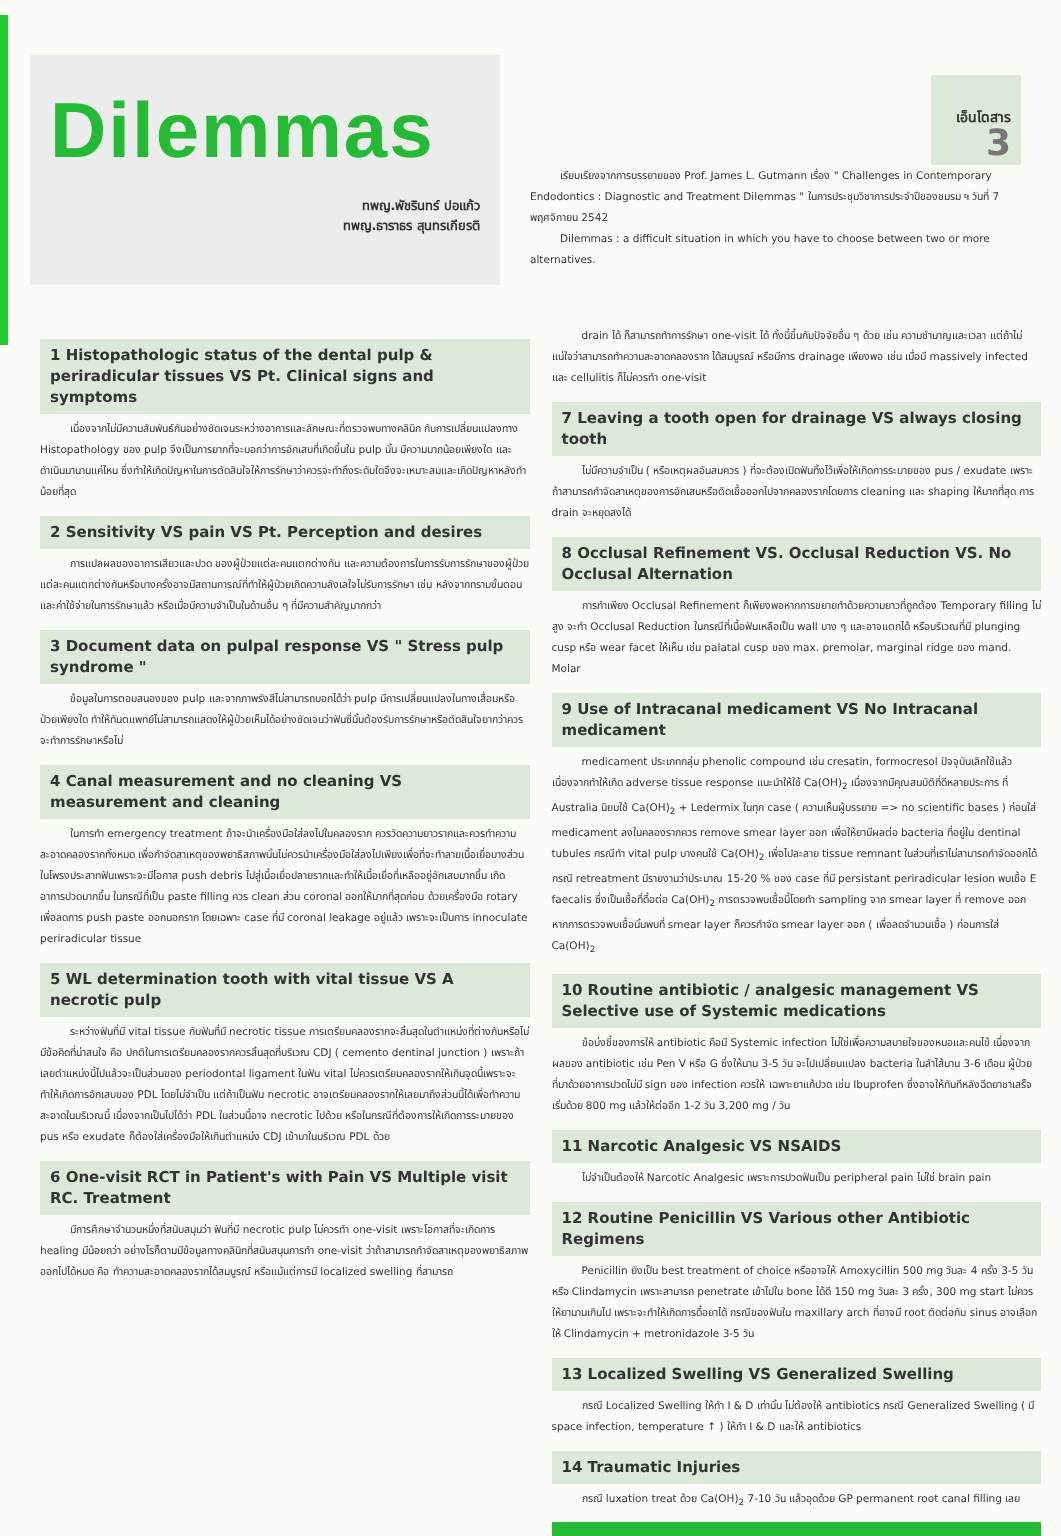Dilemmas
ทพญ.พัชรินทร์ ปอแก้ว
ทพญ.ธาราธร สุนทรเกียรติ
เอ็นโดสาร
3
เรียบเรียงจากการบรรยายของ Prof. James L. Gutmann เรื่อง " Challenges in Contemporary Endodontics : Diagnostic and Treatment Dilemmas " ในการประชุมวิชาการประจำปีของชมรม ฯ วันที่ 7 พฤศจิกายน 2542
Dilemmas : a difficult situation in which you have to choose between two or more alternatives.
1 Histopathologic status of the dental pulp & periradicular tissues VS Pt. Clinical signs and symptoms
เนื่องจากไม่มีความสัมพันธ์กันอย่างชัดเจนระหว่างอาการและลักษณะที่ตรวจพบทางคลินิก กับการเปลี่ยนแปลงทาง Histopathology ของ pulp จึงเป็นการยากที่จะบอกว่าการอักเสบที่เกิดขึ้นใน pulp นั้น มีความมากน้อยเพียงใด และดำเนินมานานแค่ไหน ซึ่งทำให้เกิดปัญหาในการตัดสินใจให้การรักษาว่าควรจะทำถึงระดับใดจึงจะเหมาะสมและเกิดปัญหาหลังทำน้อยที่สุด
2 Sensitivity VS pain VS Pt. Perception and desires
การแปลผลของอาการเสียวและปวด ของผู้ป่วยแต่ละคนแตกต่างกัน และความต้องการในการรับการรักษาของผู้ป่วยแต่ละคนแตกต่างกันหรือบางครั้งอาจมีสถานการณ์ที่ทำให้ผู้ป่วยเกิดความลังเลใจไม่รับการรักษา เช่น หลังจากทราบขั้นตอนและค่าใช้จ่ายในการรักษาแล้ว หรือเมื่อมีความจำเป็นในด้านอื่น ๆ ที่มีความสำคัญมากกว่า
3 Document data on pulpal response VS " Stress pulp syndrome "
ข้อมูลในการตอบสนองของ pulp และจากภาพรังสีไม่สามารถบอกได้ว่า pulp มีการเปลี่ยนแปลงในทางเสื่อมหรือป่วยเพียงใด ทำให้ทันตแพทย์ไม่สามารถแสดงให้ผู้ป่วยเห็นได้อย่างชัดเจนว่าฟันซี่นั้นต้องรับการรักษาหรือตัดสินใจยากว่าควรจะทำการรักษาหรือไม่
4 Canal measurement and no cleaning VS measurement and cleaning
ในการทำ emergency treatment ถ้าจะนำเครื่องมือใส่ลงไปในคลองราก ควรวัดความยาวรากและควรทำความสะอาดคลองรากทั้งหมด เพื่อกำจัดสาเหตุของพยาธิสภาพนั้นไม่ควรนำเครื่องมือใส่ลงไปเพียงเพื่อที่จะทำลายเนื้อเยื่อบางส่วนในโพรงประสาทฟันเพราะจะมีโอกาส push debris ไปสู่เนื้อเยื่อปลายรากและทำให้เนื้อเยื่อที่เหลืออยู่อักเสบมากขึ้น เกิดอาการปวดมากขึ้น ในกรณีที่เป็น paste filling ควร clean ส่วน coronal ออกให้มากที่สุดก่อน ด้วยเครื่องมือ rotary เพื่อลดการ push paste ออกนอกราก โดยเฉพาะ case ที่มี coronal leakage อยู่แล้ว เพราะจะเป็นการ innoculate periradicular tissue
5 WL determination tooth with vital tissue VS A necrotic pulp
ระหว่างฟันที่มี vital tissue กับฟันที่มี necrotic tissue การเตรียมคลองรากจะสิ้นสุดในตำแหน่งที่ต่างกันหรือไม่ มีข้อคิดที่น่าสนใจ คือ ปกติในการเตรียมคลองรากควรสิ้นสุดที่บริเวณ CDJ ( cemento dentinal junction ) เพราะถ้าเลยตำแหน่งนี้ไปแล้วจะเป็นส่วนของ periodontal ligament ในฟัน vital ไม่ควรเตรียมคลองรากให้เกินจุดนี้เพราะจะทำให้เกิดการอักเสบของ PDL โดยไม่จำเป็น แต่ถ้าเป็นฟัน necrotic อาจเตรียมคลองรากให้เลยมาถึงส่วนนี้ได้เพื่อทำความสะอาดในบริเวณนี้ เนื่องจากเป็นไปได้ว่า PDL ในส่วนนี้อาจ necrotic ไปด้วย หรือในกรณีที่ต้องการให้เกิดการระบายของ pus หรือ exudate ก็ต้องใส่เครื่องมือให้เกินตำแหน่ง CDJ เข้ามาในบริเวณ PDL ด้วย
6 One-visit RCT in Patient's with Pain VS Multiple visit RC. Treatment
มีการศึกษาจำนวนหนึ่งที่สนับสนุนว่า ฟันที่มี necrotic pulp ไม่ควรทำ one-visit เพราะโอกาสที่จะเกิดการ healing มีน้อยกว่า อย่างไรก็ตามมีข้อมูลทางคลินิกที่สนับสนุนการทำ one-visit ว่าถ้าสามารถกำจัดสาเหตุของพยาธิสภาพออกไปได้หมด คือ ทำความสะอาดคลองรากได้สมบูรณ์ หรือแม้แต่การมี localized swelling ที่สามารถ
drain ได้ ก็สามารถทำการรักษา one-visit ได้ ทั้งนี้ขึ้นกับปัจจัยอื่น ๆ ด้วย เช่น ความชำนาญและเวลา แต่ถ้าไม่แน่ใจว่าสามารถทำความสะอาดคลองราก ได้สมบูรณ์ หรือมีการ drainage เพียงพอ เช่น เมื่อมี massively infected และ cellulitis ก็ไม่ควรทำ one-visit
7 Leaving a tooth open for drainage VS always closing tooth
ไม่มีความจำเป็น ( หรือเหตุผลอันสมควร ) ที่จะต้องเปิดฟันทิ้งไว้เพื่อให้เกิดการระบายของ pus / exudate เพราะถ้าสามารถกำจัดสาเหตุของการอักเสบหรือติดเชื้อออกไปจากคลองรากโดยการ cleaning และ shaping ให้มากที่สุด การ drain จะหยุดลงได้
8 Occlusal Refinement VS. Occlusal Reduction VS. No Occlusal Alternation
การทำเพียง Occlusal Refinement ก็เพียงพอหากการขยายทำด้วยความยาวที่ถูกต้อง Temporary filling ไม่สูง จะทำ Occlusal Reduction ในกรณีที่เนื้อฟันเหลือเป็น wall บาง ๆ และอาจแตกได้ หรือบริเวณที่มี plunging cusp หรือ wear facet ให้เห็น เช่น palatal cusp ของ max. premolar, marginal ridge ของ mand. Molar
9 Use of Intracanal medicament VS No Intracanal medicament
medicament ประเภทกลุ่ม phenolic compound เช่น cresatin, formocresol ปัจจุบันเลิกใช้แล้ว เนื่องจากทำให้เกิด adverse tissue response แนะนำให้ใช้ Ca(OH)<sub>2</sub> เนื่องจากมีคุณสมบัติที่ดีหลายประการ ที่ Australia นิยมใช้ Ca(OH)<sub>2</sub> + Ledermix ในทุก case ( ความเห็นผู้บรรยาย => no scientific bases ) ก่อนใส่ medicament ลงในคลองรากควร remove smear layer ออก เพื่อให้ยามีผลต่อ bacteria ที่อยู่ใน dentinal tubules กรณีทำ vital pulp บางคนใช้ Ca(OH)<sub>2</sub> เพื่อไปละลาย tissue remnant ในส่วนที่เราไม่สามารถกำจัดออกได้ กรณี retreatment มีรายงานว่าประมาณ 15-20 % ของ case ที่มี persistant periradicular lesion พบเชื้อ E faecalis ซึ่งเป็นเชื้อที่ดื้อต่อ Ca(OH)<sub>2</sub> การตรวจพบเชื้อนี้โดยทำ sampling จาก smear layer ที่ remove ออก หากการตรวจพบเชื้อนั้นพบที่ smear layer ก็ควรกำจัด smear layer ออก ( เพื่อลดจำนวนเชื้อ ) ก่อนการใส่ Ca(OH)<sub>2</sub>
10 Routine antibiotic / analgesic management VS Selective use of Systemic medications
ข้อบ่งชี้ของการให้ antibiotic คือมี Systemic infection ไม่ใช่เพื่อความสบายใจของหมอและคนไข้ เนื่องจากผลของ antibiotic เช่น Pen V หรือ G ซึ่งให้นาน 3-5 วัน จะไปเปลี่ยนแปลง bacteria ในลำไส้นาน 3-6 เดือน ผู้ป่วยที่มาด้วยอาการปวดไม่มี sign ของ infection ควรให้ เฉพาะยาแก้ปวด เช่น Ibuprofen ซึ่งอาจให้ทันทีหลังฉีดยาชาเสร็จ เริ่มด้วย 800 mg แล้วให้ต่ออีก 1-2 วัน 3,200 mg / วัน
11 Narcotic Analgesic VS NSAIDS
ไม่จำเป็นต้องให้ Narcotic Analgesic เพราะการปวดฟันเป็น peripheral pain ไม่ใช่ brain pain
12 Routine Penicillin VS Various other Antibiotic Regimens
Penicillin ยังเป็น best treatment of choice หรืออาจให้ Amoxycillin 500 mg วันละ 4 ครั้ง 3-5 วัน หรือ Clindamycin เพราะสามารถ penetrate เข้าไปใน bone ได้ดี 150 mg วันละ 3 ครั้ง, 300 mg start ไม่ควรให้ยานานเกินไป เพราะจะทำให้เกิดการดื้อยาได้ กรณีของฟันใน maxillary arch ที่อาจมี root ติดต่อกับ sinus อาจเลือกให้ Clindamycin + metronidazole 3-5 วัน
13 Localized Swelling VS Generalized Swelling
กรณี Localized Swelling ให้ทำ I & D เท่านั้น ไม่ต้องให้ antibiotics กรณี Generalized Swelling ( มี space infection, temperature ↑ ) ให้ทำ I & D และให้ antibiotics
14 Traumatic Injuries
กรณี luxation treat ด้วย Ca(OH)<sub>2</sub> 7-10 วัน แล้วอุดด้วย GP permanent root canal filling เลย